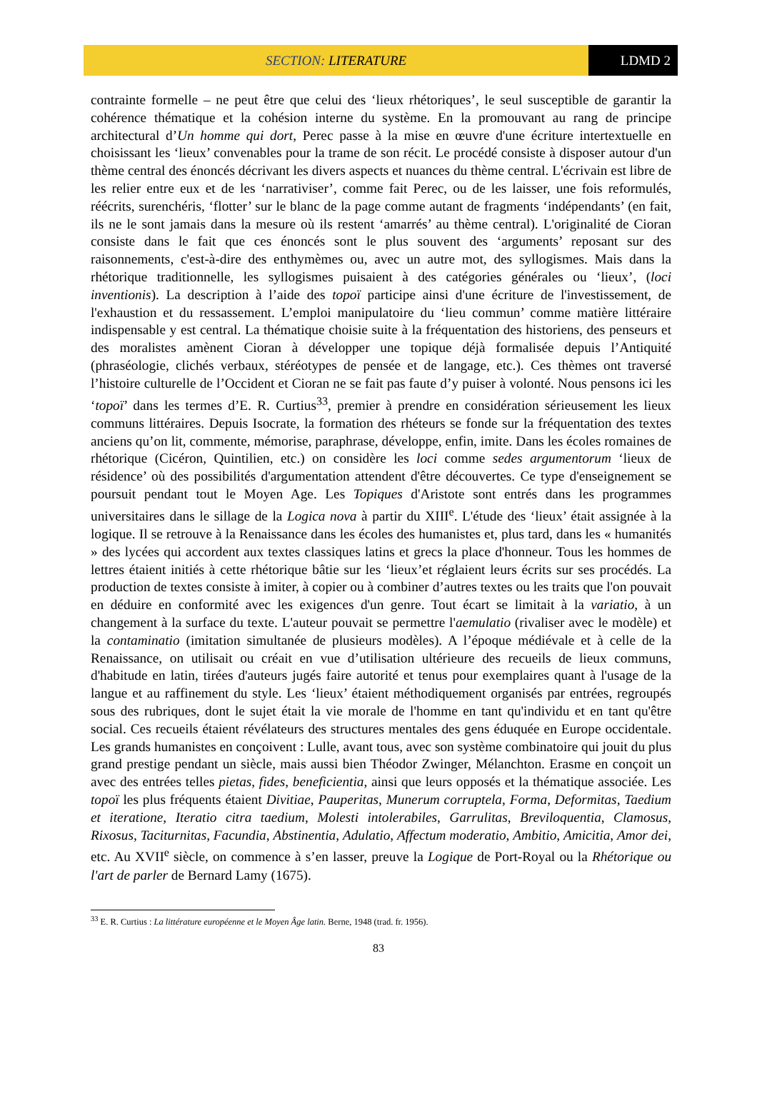SECTION: LITERATURE LDMD 2
contrainte formelle – ne peut être que celui des ‘lieux rhétoriques’, le seul susceptible de garantir la cohérence thématique et la cohésion interne du système. En la promouvant au rang de principe architectural d’Un homme qui dort, Perec passe à la mise en œuvre d'une écriture intertextuelle en choisissant les ‘lieux’ convenables pour la trame de son récit. Le procédé consiste à disposer autour d'un thème central des énoncés décrivant les divers aspects et nuances du thème central. L'écrivain est libre de les relier entre eux et de les ‘narrativiser’, comme fait Perec, ou de les laisser, une fois reformulés, réécrits, surenchéris, ‘flotter’ sur le blanc de la page comme autant de fragments ‘indépendants’ (en fait, ils ne le sont jamais dans la mesure où ils restent ‘amarrés’ au thème central). L'originalité de Cioran consiste dans le fait que ces énoncés sont le plus souvent des ‘arguments’ reposant sur des raisonnements, c'est-à-dire des enthymèmes ou, avec un autre mot, des syllogismes. Mais dans la rhétorique traditionnelle, les syllogismes puisaient à des catégories générales ou ‘lieux’, (loci inventionis). La description à l’aide des topoï participe ainsi d'une écriture de l'investissement, de l'exhaustion et du ressassement. L’emploi manipulatoire du ‘lieu commun’ comme matière littéraire indispensable y est central. La thématique choisie suite à la fréquentation des historiens, des penseurs et des moralistes amènent Cioran à développer une topique déjà formalisée depuis l’Antiquité (phraséologie, clichés verbaux, stéréotypes de pensée et de langage, etc.). Ces thèmes ont traversé l’histoire culturelle de l’Occident et Cioran ne se fait pas faute d’y puiser à volonté. Nous pensons ici les ‘topoï’ dans les termes d’E. R. Curtius<sup>33</sup>, premier à prendre en considération sérieusement les lieux communs littéraires. Depuis Isocrate, la formation des rhéteurs se fonde sur la fréquentation des textes anciens qu’on lit, commente, mémorise, paraphrase, développe, enfin, imite. Dans les écoles romaines de rhétorique (Cicéron, Quintilien, etc.) on considère les loci comme sedes argumentorum ‘lieux de résidence’ où des possibilités d'argumentation attendent d'être découvertes. Ce type d'enseignement se poursuit pendant tout le Moyen Age. Les Topiques d'Aristote sont entrés dans les programmes universitaires dans le sillage de la Logica nova à partir du XIII<sup>e</sup>. L'étude des ‘lieux’ était assignée à la logique. Il se retrouve à la Renaissance dans les écoles des humanistes et, plus tard, dans les « humanités » des lycées qui accordent aux textes classiques latins et grecs la place d'honneur. Tous les hommes de lettres étaient initiés à cette rhétorique bâtie sur les ‘lieux’et réglaient leurs écrits sur ses procédés. La production de textes consiste à imiter, à copier ou à combiner d’autres textes ou les traits que l'on pouvait en déduire en conformité avec les exigences d'un genre. Tout écart se limitait à la variatio, à un changement à la surface du texte. L'auteur pouvait se permettre l'aemulatio (rivaliser avec le modèle) et la contaminatio (imitation simultanée de plusieurs modèles). A l’époque médiévale et à celle de la Renaissance, on utilisait ou créait en vue d’utilisation ultérieure des recueils de lieux communs, d'habitude en latin, tirées d'auteurs jugés faire autorité et tenus pour exemplaires quant à l'usage de la langue et au raffinement du style. Les ‘lieux’ étaient méthodiquement organisés par entrées, regroupés sous des rubriques, dont le sujet était la vie morale de l'homme en tant qu'individu et en tant qu'être social. Ces recueils étaient révélateurs des structures mentales des gens éduquée en Europe occidentale. Les grands humanistes en conçoivent : Lulle, avant tous, avec son système combinatoire qui jouit du plus grand prestige pendant un siècle, mais aussi bien Théodor Zwinger, Mélanchton. Erasme en conçoit un avec des entrées telles pietas, fides, beneficientia, ainsi que leurs opposés et la thématique associée. Les topoï les plus fréquents étaient Divitiae, Pauperitas, Munerum corruptela, Forma, Deformitas, Taedium et iteratione, Iteratio citra taedium, Molesti intolerabiles, Garrulitas, Breviloquentia, Clamosus, Rixosus, Taciturnitas, Facundia, Abstinentia, Adulatio, Affectum moderatio, Ambitio, Amicitia, Amor dei, etc. Au XVII<sup>e</sup> siècle, on commence à s’en lasser, preuve la Logique de Port-Royal ou la Rhétorique ou l'art de parler de Bernard Lamy (1675).
<sup>33</sup> E. R. Curtius : La littérature européenne et le Moyen Âge latin. Berne, 1948 (trad. fr. 1956).
83